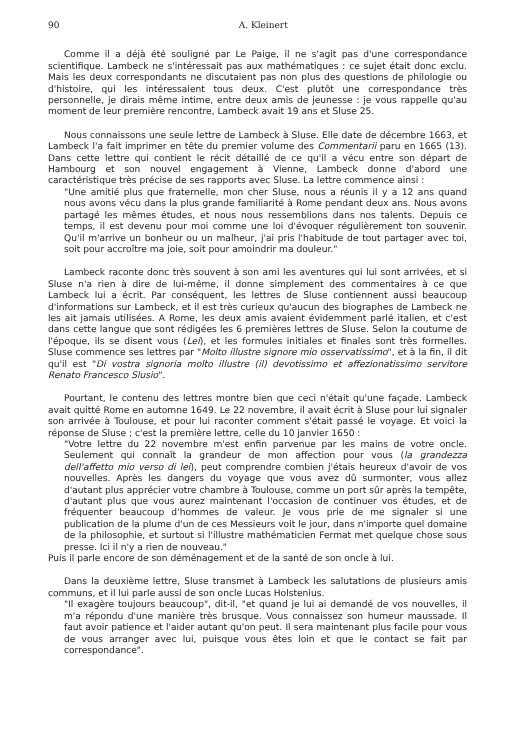90 A. Kleinert
Comme il a déjà été souligné par Le Paige, il ne s'agit pas d'une correspondance scientifique. Lambeck ne s'intéressait pas aux mathématiques : ce sujet était donc exclu. Mais les deux correspondants ne discutaient pas non plus des questions de philologie ou d'histoire, qui les intéressaient tous deux. C'est plutôt une correspondance très personnelle, je dirais même intime, entre deux amis de jeunesse : je vous rappelle qu'au moment de leur première rencontre, Lambeck avait 19 ans et Sluse 25.
Nous connaissons une seule lettre de Lambeck à Sluse. Elle date de décembre 1663, et Lambeck l'a fait imprimer en tête du premier volume des Commentarii paru en 1665 (13). Dans cette lettre qui contient le récit détaillé de ce qu'il a vécu entre son départ de Hambourg et son nouvel engagement à Vienne, Lambeck donne d'abord une caractéristique très précise de ses rapports avec Sluse. La lettre commence ainsi :
"Une amitié plus que fraternelle, mon cher Sluse, nous a réunis il y a 12 ans quand nous avons vécu dans la plus grande familiarité à Rome pendant deux ans. Nous avons partagé les mêmes études, et nous nous ressemblions dans nos talents. Depuis ce temps, il est devenu pour moi comme une loi d'évoquer régulièrement ton souvenir. Qu'il m'arrive un bonheur ou un malheur, j'ai pris l'habitude de tout partager avec toi, soit pour accroître ma joie, soit pour amoindrir ma douleur."
Lambeck raconte donc très souvent à son ami les aventures qui lui sont arrivées, et si Sluse n'a rien à dire de lui-même, il donne simplement des commentaires à ce que Lambeck lui a écrit. Par conséquent, les lettres de Sluse contiennent aussi beaucoup d'informations sur Lambeck, et il est très curieux qu'aucun des biographes de Lambeck ne les ait jamais utilisées. A Rome, les deux amis avaient évidemment parlé italien, et c'est dans cette langue que sont rédigées les 6 premières lettres de Sluse. Selon la coutume de l'époque, ils se disent vous (Lei), et les formules initiales et finales sont très formelles. Sluse commence ses lettres par "Molto illustre signore mio osservatissimo", et à la fin, il dit qu'il est "Di vostra signoria molto illustre (il) devotissimo et affezionatissimo servitore Renato Francesco Slusio".
Pourtant, le contenu des lettres montre bien que ceci n'était qu'une façade. Lambeck avait quitté Rome en automne 1649. Le 22 novembre, il avait écrit à Sluse pour lui signaler son arrivée à Toulouse, et pour lui raconter comment s'était passé le voyage. Et voici la réponse de Sluse ; c'est la première lettre, celle du 10 janvier 1650 :
"Votre lettre du 22 novembre m'est enfin parvenue par les mains de votre oncle. Seulement qui connaît la grandeur de mon affection pour vous (la grandezza dell'affetto mio verso di lei), peut comprendre combien j'étais heureux d'avoir de vos nouvelles. Après les dangers du voyage que vous avez dû surmonter, vous allez d'autant plus apprécier votre chambre à Toulouse, comme un port sûr après la tempête, d'autant plus que vous aurez maintenant l'occasion de continuer vos études, et de fréquenter beaucoup d'hommes de valeur. Je vous prie de me signaler si une publication de la plume d'un de ces Messieurs voit le jour, dans n'importe quel domaine de la philosophie, et surtout si l'illustre mathématicien Fermat met quelque chose sous presse. Ici il n'y a rien de nouveau."
Puis il parle encore de son déménagement et de la santé de son oncle à lui.
Dans la deuxième lettre, Sluse transmet à Lambeck les salutations de plusieurs amis communs, et il lui parle aussi de son oncle Lucas Holstenius.
"Il exagère toujours beaucoup", dit-il, "et quand je lui ai demandé de vos nouvelles, il m'a répondu d'une manière très brusque. Vous connaissez son humeur maussade. Il faut avoir patience et l'aider autant qu'on peut. Il sera maintenant plus facile pour vous de vous arranger avec lui, puisque vous êtes loin et que le contact se fait par correspondance".